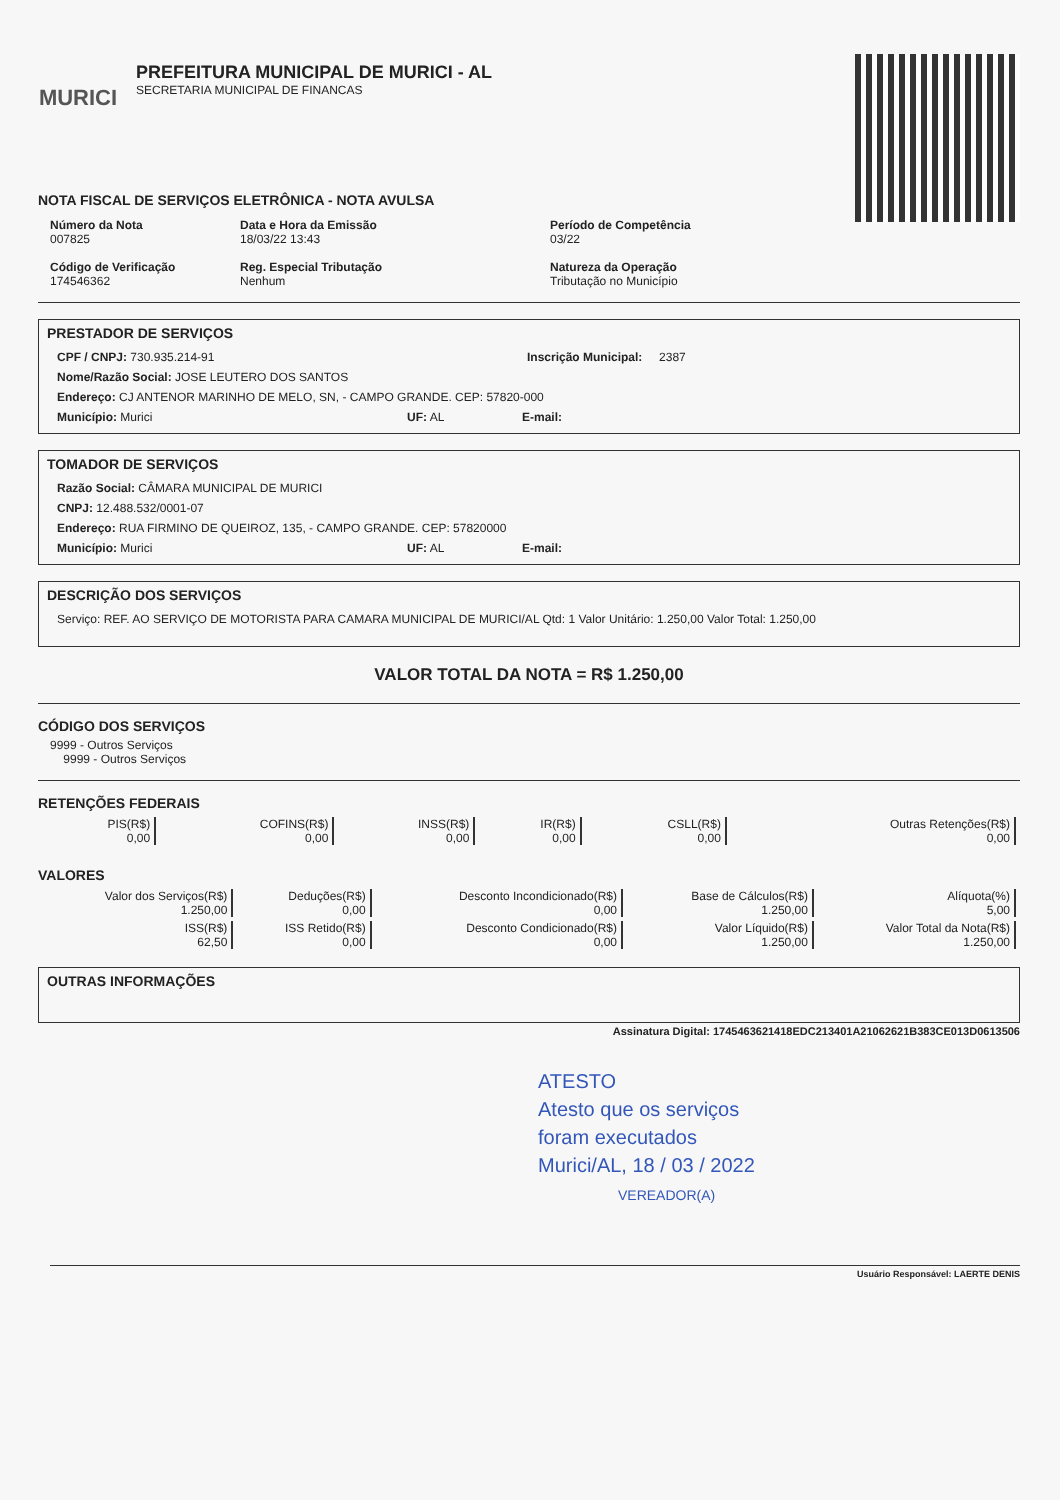MURICI
PREFEITURA MUNICIPAL DE MURICI - AL
SECRETARIA MUNICIPAL DE FINANCAS
NOTA FISCAL DE SERVIÇOS ELETRÔNICA - NOTA AVULSA
Número da Nota
007825
Data e Hora da Emissão
18/03/22 13:43
Período de Competência
03/22
Código de Verificação
174546362
Reg. Especial Tributação
Nenhum
Natureza da Operação
Tributação no Município
PRESTADOR DE SERVIÇOS
CPF / CNPJ: 730.935.214-91 Inscrição Municipal: 2387
Nome/Razão Social: JOSE LEUTERO DOS SANTOS
Endereço: CJ ANTENOR MARINHO DE MELO, SN, - CAMPO GRANDE. CEP: 57820-000
Município: Murici UF: AL E-mail:
TOMADOR DE SERVIÇOS
Razão Social: CÂMARA MUNICIPAL DE MURICI
CNPJ: 12.488.532/0001-07
Endereço: RUA FIRMINO DE QUEIROZ, 135, - CAMPO GRANDE. CEP: 57820000
Município: Murici UF: AL E-mail:
DESCRIÇÃO DOS SERVIÇOS
Serviço: REF. AO SERVIÇO DE MOTORISTA PARA CAMARA MUNICIPAL DE MURICI/AL Qtd: 1 Valor Unitário: 1.250,00 Valor Total: 1.250,00
VALOR TOTAL DA NOTA = R$ 1.250,00
CÓDIGO DOS SERVIÇOS
9999 - Outros Serviços
9999 - Outros Serviços
RETENÇÕES FEDERAIS
| PIS(R$) 0,00 | COFINS(R$) 0,00 | INSS(R$) 0,00 | IR(R$) 0,00 | CSLL(R$) 0,00 | Outras Retenções(R$) 0,00 |
VALORES
| Valor dos Serviços(R$) 1.250,00 | Deduções(R$) 0,00 | Desconto Incondicionado(R$) 0,00 | Base de Cálculos(R$) 1.250,00 | Alíquota(%) 5,00 |
| ISS(R$) 62,50 | ISS Retido(R$) 0,00 | Desconto Condicionado(R$) 0,00 | Valor Líquido(R$) 1.250,00 | Valor Total da Nota(R$) 1.250,00 |
OUTRAS INFORMAÇÕES
Assinatura Digital: 1745463621418EDC213401A21062621B383CE013D0613506
ATESTO
Atesto que os serviços
foram executados
Murici/AL, 18 / 03 / 2022
VEREADOR(A)
Usuário Responsável: LAERTE DENIS